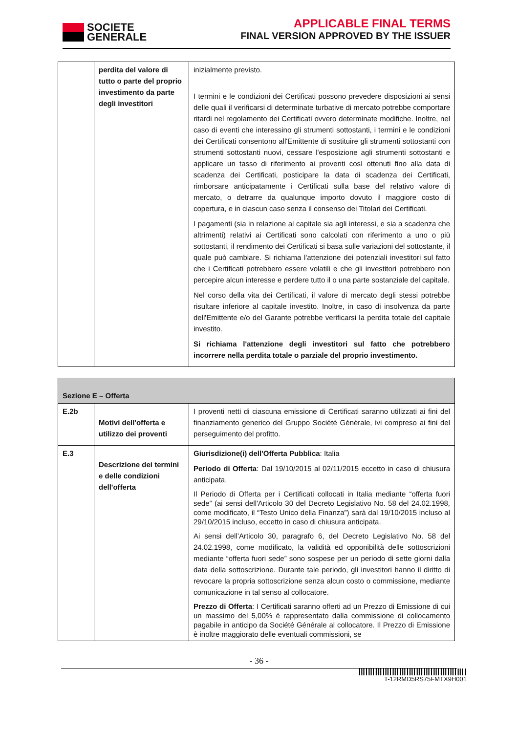SOCIETE
GENERALE
APPLICABLE FINAL TERMS
FINAL VERSION APPROVED BY THE ISSUER
| | perdita del valore di tutto o parte del proprio investimento da parte degli investitori | inizialmente previsto. I termini e le condizioni dei Certificati possono prevedere disposizioni ai sensi delle quali il verificarsi di determinate turbative di mercato potrebbe comportare ritardi nel regolamento dei Certificati ovvero determinate modifiche. Inoltre, nel caso di eventi che interessino gli strumenti sottostanti, i termini e le condizioni dei Certificati consentono all'Emittente di sostituire gli strumenti sottostanti con strumenti sottostanti nuovi, cessare l'esposizione agli strumenti sottostanti e applicare un tasso di riferimento ai proventi così ottenuti fino alla data di scadenza dei Certificati, posticipare la data di scadenza dei Certificati, rimborsare anticipatamente i Certificati sulla base del relativo valore di mercato, o detrarre da qualunque importo dovuto il maggiore costo di copertura, e in ciascun caso senza il consenso dei Titolari dei Certificati. I pagamenti (sia in relazione al capitale sia agli interessi, e sia a scadenza che altrimenti) relativi ai Certificati sono calcolati con riferimento a uno o più sottostanti, il rendimento dei Certificati si basa sulle variazioni del sottostante, il quale può cambiare. Si richiama l'attenzione dei potenziali investitori sul fatto che i Certificati potrebbero essere volatili e che gli investitori potrebbero non percepire alcun interesse e perdere tutto il o una parte sostanziale del capitale. Nel corso della vita dei Certificati, il valore di mercato degli stessi potrebbe risultare inferiore al capitale investito. Inoltre, in caso di insolvenza da parte dell'Emittente e/o del Garante potrebbe verificarsi la perdita totale del capitale investito. Si richiama l'attenzione degli investitori sul fatto che potrebbero incorrere nella perdita totale o parziale del proprio investimento. |
| Sezione E – Offerta | | |
| E.2b | Motivi dell'offerta e utilizzo dei proventi | I proventi netti di ciascuna emissione di Certificati saranno utilizzati ai fini del finanziamento generico del Gruppo Société Générale, ivi compreso ai fini del perseguimento del profitto. |
| E.3 | Descrizione dei termini e delle condizioni dell'offerta | Giurisdizione(i) dell'Offerta Pubblica : Italia Periodo di Offerta : Dal 19/10/2015 al 02/11/2015 eccetto in caso di chiusura anticipata. Il Periodo di Offerta per i Certificati collocati in Italia mediante “offerta fuori sede” (ai sensi dell'Articolo 30 del Decreto Legislativo No. 58 del 24.02.1998, come modificato, il “Testo Unico della Finanza”) sarà dal 19/10/2015 incluso al 29/10/2015 incluso, eccetto in caso di chiusura anticipata. Ai sensi dell’Articolo 30, paragrafo 6, del Decreto Legislativo No. 58 del 24.02.1998, come modificato, la validità ed opponibilità delle sottoscrizioni mediante “offerta fuori sede” sono sospese per un periodo di sette giorni dalla data della sottoscrizione. Durante tale periodo, gli investitori hanno il diritto di revocare la propria sottoscrizione senza alcun costo o commissione, mediante comunicazione in tal senso al collocatore. Prezzo di Offerta : I Certificati saranno offerti ad un Prezzo di Emissione di cui un massimo del 5,00% è rappresentato dalla commissione di collocamento pagabile in anticipo da Société Générale al collocatore. Il Prezzo di Emissione è inoltre maggiorato delle eventuali commissioni, se |
- 36 -
T-12RMD5RS75FMTX9H001